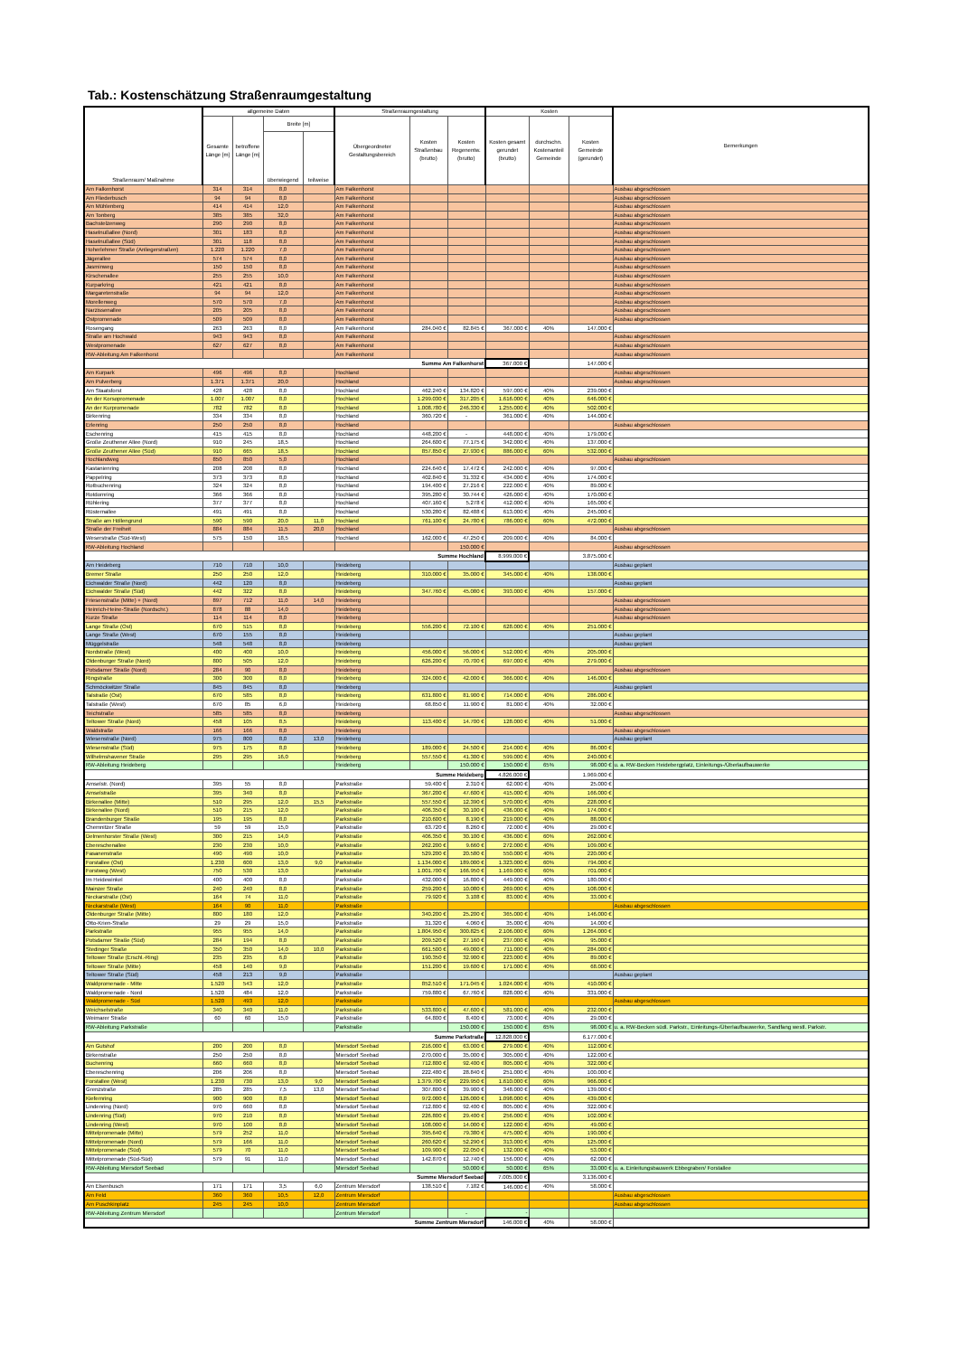Tab.: Kostenschätzung Straßenraumgestaltung
| Straßenraum/ Maßnahme | allgemeine Daten | | | | Straßenraumgestaltung | | | Kosten | | | Bemerkungen |
| --- | --- | --- | --- | --- | --- | --- | --- | --- | --- | --- | --- |
| | Gesamte Länge [m] | betroffene Länge [m] | Breite [m] | | Übergeordneter Gestaltungsbereich | Kosten Straßenbau (brutto) | Kosten Regenentw. (brutto) | Kosten gesamt gerundet (brutto) | durchschn. Kostenanteil Gemeinde | Kosten Gemeinde (gerundet) | |
| | | | überwiegend | teilweise | | | | | | | |
| Am Falkenhorst | 314 | 314 | 8,0 | | Am Falkenhorst | | | | | | Ausbau abgeschlossen |
| Am Fliederbusch | 94 | 94 | 8,0 | | Am Falkenhorst | | | | | | Ausbau abgeschlossen |
| Am Mühlenberg | 414 | 414 | 12,0 | | Am Falkenhorst | | | | | | Ausbau abgeschlossen |
| Am Tonberg | 385 | 385 | 32,0 | | Am Falkenhorst | | | | | | Ausbau abgeschlossen |
| Bachstelzenweg | 290 | 290 | 8,0 | | Am Falkenhorst | | | | | | Ausbau abgeschlossen |
| Haselnußallee (Nord) | 301 | 183 | 8,0 | | Am Falkenhorst | | | | | | Ausbau abgeschlossen |
| Haselnußallee (Süd) | 301 | 118 | 8,0 | | Am Falkenhorst | | | | | | Ausbau abgeschlossen |
| Hoherlehmer Straße (Anliegerstraßen) | 1.220 | 1.220 | 7,0 | | Am Falkenhorst | | | | | | Ausbau abgeschlossen |
| Jägerallee | 574 | 574 | 8,0 | | Am Falkenhorst | | | | | | Ausbau abgeschlossen |
| Jasminweg | 150 | 150 | 8,0 | | Am Falkenhorst | | | | | | Ausbau abgeschlossen |
| Kirschenallee | 255 | 255 | 10,0 | | Am Falkenhorst | | | | | | Ausbau abgeschlossen |
| Kurparkring | 421 | 421 | 8,0 | | Am Falkenhorst | | | | | | Ausbau abgeschlossen |
| Margaretenstraße | 94 | 94 | 12,0 | | Am Falkenhorst | | | | | | Ausbau abgeschlossen |
| Morellenweg | 570 | 570 | 7,0 | | Am Falkenhorst | | | | | | Ausbau abgeschlossen |
| Narzissenallee | 205 | 205 | 8,0 | | Am Falkenhorst | | | | | | Ausbau abgeschlossen |
| Ostpromenade | 509 | 509 | 8,0 | | Am Falkenhorst | | | | | | Ausbau abgeschlossen |
| Rosengang | 263 | 263 | 8,0 | | Am Falkenhorst | 284.040 € | 82.845 € | 367.000 € | 40% | 147.000 € | |
| Straße am Hochwald | 943 | 943 | 8,0 | | Am Falkenhorst | | | | | | Ausbau abgeschlossen |
| Westpromenade | 627 | 627 | 8,0 | | Am Falkenhorst | | | | | | Ausbau abgeschlossen |
| RW-Ableitung Am Falkenhorst | | | | | Am Falkenhorst | | | | | | Ausbau abgeschlossen |
| Summe Am Falkenhorst | | | | | | | | 367.000 € | | 147.000 € | |
| Am Kurpark | 496 | 496 | 8,0 | | Hochland | | | | | | Ausbau abgeschlossen |
| Am Pulverberg | 1.371 | 1.371 | 20,0 | | Hochland | | | | | | Ausbau abgeschlossen |
| Am Staatsforst | 428 | 428 | 8,0 | | Hochland | 462.240 € | 134.820 € | 597.000 € | 40% | 239.000 € | |
| An der Korsopromenade | 1.007 | 1.007 | 8,0 | | Hochland | 1.299.030 € | 317.205 € | 1.616.000 € | 40% | 646.000 € | |
| An der Kurpromenade | 782 | 782 | 8,0 | | Hochland | 1.008.780 € | 246.330 € | 1.255.000 € | 40% | 502.000 € | |
| Birkenring | 334 | 334 | 8,0 | | Hochland | 360.720 € | - | 361.000 € | 40% | 144.000 € | |
| Erlenring | 250 | 250 | 8,0 | | Hochland | | | | | | Ausbau abgeschlossen |
| Eschenring | 415 | 415 | 8,0 | | Hochland | 448.200 € | - | 448.000 € | 40% | 179.000 € | |
| Große Zeuthener Allee (Nord) | 910 | 245 | 18,5 | | Hochland | 264.600 € | 77.175 € | 342.000 € | 40% | 137.000 € | |
| Große Zeuthener Allee (Süd) | 910 | 665 | 18,5 | | Hochland | 857.850 € | 27.930 € | 886.000 € | 60% | 532.000 € | |
| Hochlandweg | 850 | 850 | 5,0 | | Hochland | | | | | | Ausbau abgeschlossen |
| Kastanienring | 208 | 208 | 8,0 | | Hochland | 224.640 € | 17.472 € | 242.000 € | 40% | 97.000 € | |
| Pappelring | 373 | 373 | 8,0 | | Hochland | 402.840 € | 31.332 € | 434.000 € | 40% | 174.000 € | |
| Rotbuchenring | 324 | 324 | 8,0 | | Hochland | 194.400 € | 27.216 € | 222.000 € | 40% | 89.000 € | |
| Rotdornring | 366 | 366 | 8,0 | | Hochland | 395.280 € | 30.744 € | 426.000 € | 40% | 170.000 € | |
| Rühlering | 377 | 377 | 8,0 | | Hochland | 407.160 € | 5.278 € | 412.000 € | 40% | 165.000 € | |
| Rüsternallee | 491 | 491 | 8,0 | | Hochland | 530.280 € | 82.488 € | 613.000 € | 40% | 245.000 € | |
| Straße am Höllengrund | 590 | 590 | 20,0 | 11,0 | Hochland | 761.100 € | 24.780 € | 786.000 € | 60% | 472.000 € | |
| Straße der Freiheit | 884 | 884 | 11,5 | 20,0 | Hochland | | | | | | Ausbau abgeschlossen |
| Weserstraße (Süd-West) | 575 | 150 | 18,5 | | Hochland | 162.000 € | 47.250 € | 209.000 € | 40% | 84.000 € | |
| RW-Ableitung Hochland | | | | | | | 150.000 € | | | | Ausbau abgeschlossen |
| Summe Hochland | | | | | | | | 8.999.000 € | | 3.875.000 € | |
| Am Heideberg | 710 | 710 | 10,0 | | Heideberg | | | | | | Ausbau geplant |
| Bremer Straße | 250 | 250 | 12,0 | | Heideberg | 310.000 € | 35.000 € | 345.000 € | 40% | 138.000 € | |
| Eichwalder Straße (Nord) | 442 | 120 | 8,0 | | Heideberg | | | | | | Ausbau geplant |
| Eichwalder Straße (Süd) | 442 | 322 | 8,0 | | Heideberg | 347.760 € | 45.080 € | 393.000 € | 40% | 157.000 € | |
| Friesenstraße (Mitte) + (Nord) | 897 | 712 | 11,0 | 14,0 | Heideberg | | | | | | Ausbau abgeschlossen |
| Heinrich-Heine-Straße (Nordschr.) | 878 | 88 | 14,0 | | Heideberg | | | | | | Ausbau abgeschlossen |
| Kurze Straße | 114 | 114 | 8,0 | | Heideberg | | | | | | Ausbau abgeschlossen |
| Lange Straße (Ost) | 670 | 515 | 8,0 | | Heideberg | 556.200 € | 72.100 € | 628.000 € | 40% | 251.000 € | |
| Lange Straße (West) | 670 | 155 | 8,0 | | Heideberg | | | | | | Ausbau geplant |
| Müggelstraße | 548 | 548 | 8,0 | | Heideberg | | | | | | Ausbau geplant |
| Nordstraße (West) | 400 | 400 | 10,0 | | Heideberg | 456.000 € | 56.000 € | 512.000 € | 40% | 205.000 € | |
| Oldenburger Straße (Nord) | 800 | 505 | 12,0 | | Heideberg | 626.200 € | 70.700 € | 697.000 € | 40% | 279.000 € | |
| Potsdamer Straße (Nord) | 284 | 90 | 8,0 | | Heideberg | | | | | | Ausbau abgeschlossen |
| Ringstraße | 300 | 300 | 8,0 | | Heideberg | 324.000 € | 42.000 € | 366.000 € | 40% | 146.000 € | |
| Schmöckwitzer Straße | 845 | 845 | 8,0 | | Heideberg | | | | | | Ausbau geplant |
| Talstraße (Ost) | 670 | 585 | 8,0 | | Heideberg | 631.800 € | 81.900 € | 714.000 € | 40% | 286.000 € | |
| Talstraße (West) | 670 | 85 | 6,0 | | Heideberg | 68.850 € | 11.900 € | 81.000 € | 40% | 32.000 € | |
| Teichstraße | 585 | 585 | 8,0 | | Heideberg | | | | | | Ausbau abgeschlossen |
| Teltower Straße (Nord) | 458 | 105 | 8,5 | | Heideberg | 113.400 € | 14.700 € | 128.000 € | 40% | 51.000 € | |
| Waldstraße | 166 | 166 | 8,0 | | Heideberg | | | | | | Ausbau abgeschlossen |
| Wiesenstraße (Nord) | 975 | 800 | 8,0 | 13,0 | Heideberg | | | | | | Ausbau geplant |
| Wiesenstraße (Süd) | 975 | 175 | 8,0 | | Heideberg | 189.000 € | 24.500 € | 214.000 € | 40% | 86.000 € | |
| Wilhelmshavener Straße | 295 | 295 | 16,0 | | Heideberg | 557.550 € | 41.300 € | 599.000 € | 40% | 240.000 € | |
| RW-Ableitung Heideberg | | | | | Heideberg | | 150.000 € | 150.000 € | 65% | 98.000 € | u. a. RW-Becken Heidebergplatz, Einleitungs-/Überlaufbauwerke |
| Summe Heideberg | | | | | | | | 4.826.000 € | | 1.969.000 € | |
| Amselstr. (Nord) | 395 | 55 | 8,0 | | Parkstraße | 59.400 € | 2.310 € | 62.000 € | 40% | 25.000 € | |
| Amselstraße | 395 | 340 | 8,0 | | Parkstraße | 367.200 € | 47.600 € | 415.000 € | 40% | 166.000 € | |
| Birkenallee (Mitte) | 510 | 295 | 12,0 | 15,5 | Parkstraße | 557.550 € | 12.390 € | 570.000 € | 40% | 228.000 € | |
| Birkenallee (Nord) | 510 | 215 | 12,0 | | Parkstraße | 406.350 € | 30.100 € | 436.000 € | 40% | 174.000 € | |
| Brandenburger Straße | 195 | 195 | 8,0 | | Parkstraße | 210.600 € | 8.190 € | 219.000 € | 40% | 88.000 € | |
| Chemnitzer Straße | 59 | 59 | 15,0 | | Parkstraße | 63.720 € | 8.260 € | 72.000 € | 40% | 29.000 € | |
| Delmenhorster Straße (West) | 300 | 215 | 14,0 | | Parkstraße | 406.350 € | 30.100 € | 436.000 € | 60% | 262.000 € | |
| Ebereschenallee | 230 | 230 | 10,0 | | Parkstraße | 262.200 € | 9.660 € | 272.000 € | 40% | 109.000 € | |
| Fasanenstraße | 490 | 490 | 10,0 | | Parkstraße | 529.200 € | 20.580 € | 550.000 € | 40% | 220.000 € | |
| Forstallee (Ost) | 1.230 | 600 | 13,0 | 9,0 | Parkstraße | 1.134.000 € | 189.000 € | 1.323.000 € | 60% | 794.000 € | |
| Forstweg (West) | 750 | 530 | 13,0 | | Parkstraße | 1.001.700 € | 166.950 € | 1.169.000 € | 60% | 701.000 € | |
| Im Heidewinkel | 400 | 400 | 8,0 | | Parkstraße | 432.000 € | 16.800 € | 449.000 € | 40% | 180.000 € | |
| Mainzer Straße | 240 | 240 | 8,0 | | Parkstraße | 259.200 € | 10.080 € | 269.000 € | 40% | 108.000 € | |
| Neckarstraße (Ost) | 164 | 74 | 11,0 | | Parkstraße | 79.920 € | 3.108 € | 83.000 € | 40% | 33.000 € | |
| Neckarstraße (West) | 164 | 90 | 11,0 | | Parkstraße | | | | | | Ausbau abgeschlossen |
| Oldenburger Straße (Mitte) | 800 | 180 | 12,0 | | Parkstraße | 340.200 € | 25.200 € | 365.000 € | 40% | 146.000 € | |
| Otto-Krien-Straße | 29 | 29 | 15,0 | | Parkstraße | 31.320 € | 4.060 € | 35.000 € | 40% | 14.000 € | |
| Parkstraße | 955 | 955 | 14,0 | | Parkstraße | 1.804.950 € | 300.825 € | 2.106.000 € | 60% | 1.264.000 € | |
| Potsdamer Straße (Süd) | 284 | 194 | 8,0 | | Parkstraße | 209.520 € | 27.160 € | 237.000 € | 40% | 95.000 € | |
| Stedinger Straße | 350 | 350 | 14,0 | 10,0 | Parkstraße | 661.500 € | 49.000 € | 711.000 € | 40% | 284.000 € | |
| Teltower Straße (Erschl.-Ring) | 235 | 235 | 6,0 | | Parkstraße | 190.350 € | 32.900 € | 223.000 € | 40% | 89.000 € | |
| Teltower Straße (Mitte) | 458 | 140 | 9,0 | | Parkstraße | 151.200 € | 19.600 € | 171.000 € | 40% | 68.000 € | |
| Teltower Straße (Süd) | 458 | 213 | 9,0 | | Parkstraße | | | | | | Ausbau geplant |
| Waldpromenade - Mitte | 1.520 | 543 | 12,0 | | Parkstraße | 852.510 € | 171.045 € | 1.024.000 € | 40% | 410.000 € | |
| Waldpromenade - Nord | 1.520 | 484 | 12,0 | | Parkstraße | 759.880 € | 67.760 € | 828.000 € | 40% | 331.000 € | |
| Waldpromenade - Süd | 1.520 | 493 | 12,0 | | Parkstraße | | | | | | Ausbau abgeschlossen |
| Weichselstraße | 340 | 340 | 11,0 | | Parkstraße | 533.800 € | 47.600 € | 581.000 € | 40% | 232.000 € | |
| Weimarer Straße | 60 | 60 | 15,0 | | Parkstraße | 64.800 € | 8.400 € | 73.000 € | 40% | 29.000 € | |
| RW-Ableitung Parkstraße | | | | | Parkstraße | | 150.000 € | 150.000 € | 65% | 98.000 € | u. a. RW-Becken südl. Parkstr., Einleitungs-/Überlaufbauwerke, Sandfang westl. Parkstr. |
| Summe Parkstraße | | | | | | | | 12.828.000 € | | 6.177.000 € | |
| Am Gutshof | 200 | 200 | 8,0 | | Miersdorf Seebad | 216.000 € | 63.000 € | 279.000 € | 40% | 112.000 € | |
| Birkenstraße | 250 | 250 | 8,0 | | Miersdorf Seebad | 270.000 € | 35.000 € | 305.000 € | 40% | 122.000 € | |
| Buchenring | 660 | 660 | 8,0 | | Miersdorf Seebad | 712.800 € | 92.400 € | 805.000 € | 40% | 322.000 € | |
| Ebereschenring | 206 | 206 | 8,0 | | Miersdorf Seebad | 222.480 € | 28.840 € | 251.000 € | 40% | 100.000 € | |
| Forstallee (West) | 1.230 | 730 | 13,0 | 9,0 | Miersdorf Seebad | 1.379.700 € | 229.950 € | 1.610.000 € | 60% | 966.000 € | |
| Grenzstraße | 285 | 285 | 7,5 | 13,0 | Miersdorf Seebad | 307.800 € | 39.900 € | 348.000 € | 40% | 139.000 € | |
| Kiefernring | 900 | 900 | 8,0 | | Miersdorf Seebad | 972.000 € | 126.000 € | 1.098.000 € | 40% | 439.000 € | |
| Lindenring (Nord) | 970 | 660 | 8,0 | | Miersdorf Seebad | 712.800 € | 92.400 € | 805.000 € | 40% | 322.000 € | |
| Lindenring (Süd) | 970 | 210 | 8,0 | | Miersdorf Seebad | 226.800 € | 29.400 € | 256.000 € | 40% | 102.000 € | |
| Lindenring (West) | 970 | 100 | 8,0 | | Miersdorf Seebad | 108.000 € | 14.000 € | 122.000 € | 40% | 49.000 € | |
| Mittelpromenade (Mitte) | 579 | 252 | 11,0 | | Miersdorf Seebad | 395.640 € | 79.380 € | 475.000 € | 40% | 190.000 € | |
| Mittelpromenade (Nord) | 579 | 166 | 11,0 | | Miersdorf Seebad | 260.620 € | 52.290 € | 313.000 € | 40% | 125.000 € | |
| Mittelpromenade (Süd) | 579 | 70 | 11,0 | | Miersdorf Seebad | 109.900 € | 22.050 € | 132.000 € | 40% | 53.000 € | |
| Mittelpromenade (Süd-Süd) | 579 | 91 | 11,0 | | Miersdorf Seebad | 142.870 € | 12.740 € | 156.000 € | 40% | 62.000 € | |
| RW-Ableitung Miersdorf Seebad | | | | | Miersdorf Seebad | | 50.000 € | 50.000 € | 65% | 33.000 € | u. a. Einleitungsbauwerk Ebbegraben/ Forstallee |
| Summe Miersdorf Seebad | | | | | | | | 7.005.000 € | | 3.136.000 € | |
| Am Elsenbusch | 171 | 171 | 3,5 | 6,0 | Zentrum Miersdorf | 138.510 € | 7.182 € | 146.000 € | 40% | 58.000 € | |
| Am Feld | 360 | 360 | 10,5 | 12,0 | Zentrum Miersdorf | | | | | | Ausbau abgeschlossen |
| Am Puschkinplatz | 245 | 245 | 10,0 | | Zentrum Miersdorf | | | | | | Ausbau abgeschlossen |
| RW-Ableitung Zentrum Miersdorf | | | | | Zentrum Miersdorf | | - | - | | | |
| Summe Zentrum Miersdorf | | | | | | | | 146.000 € | 40% | 58.000 € | |